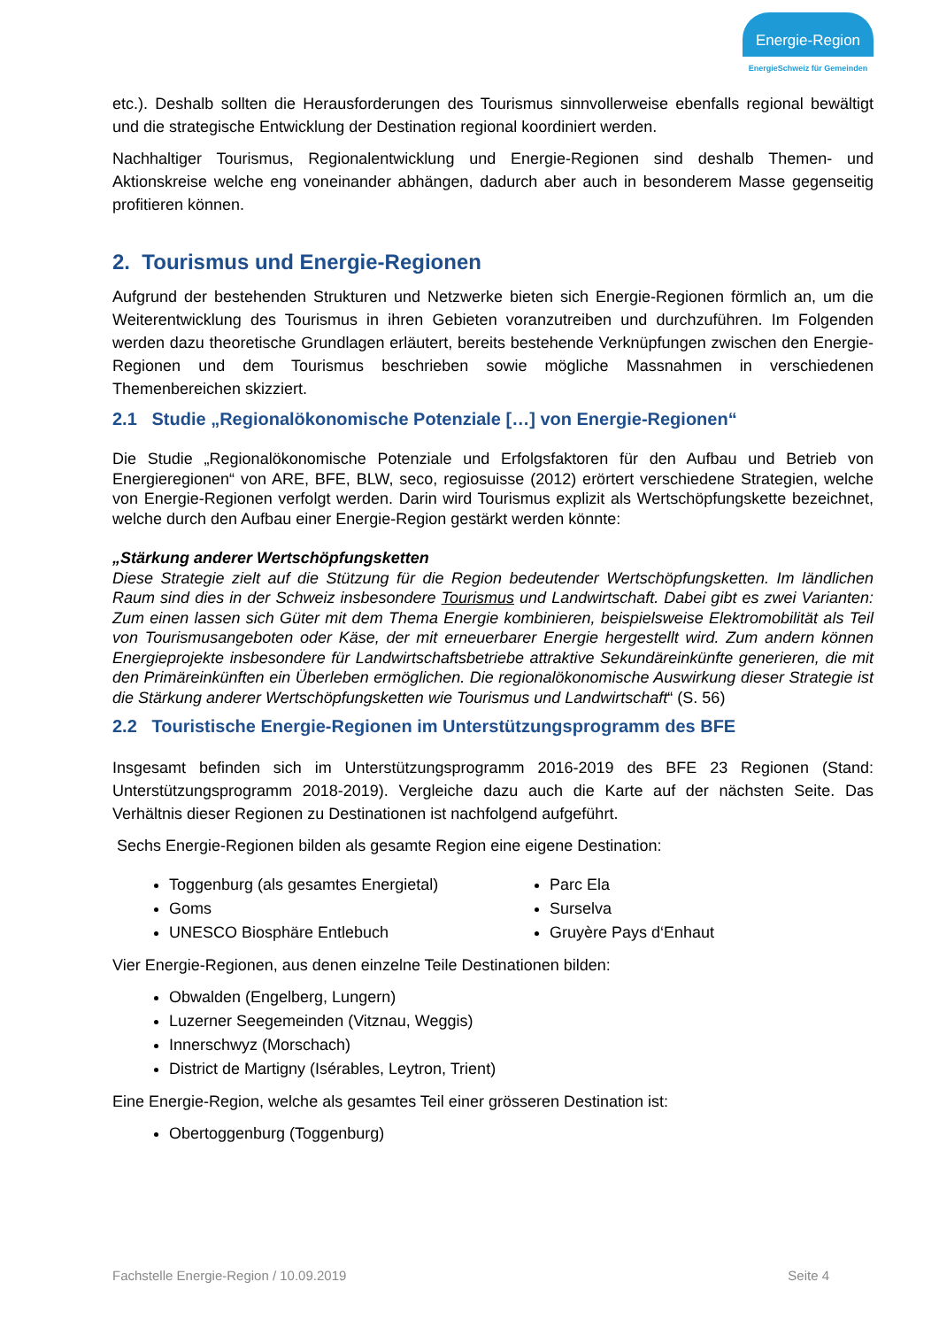Energie-Region
EnergieSchweiz für Gemeinden
etc.). Deshalb sollten die Herausforderungen des Tourismus sinnvollerweise ebenfalls regional bewältigt und die strategische Entwicklung der Destination regional koordiniert werden.
Nachhaltiger Tourismus, Regionalentwicklung und Energie-Regionen sind deshalb Themen- und Aktionskreise welche eng voneinander abhängen, dadurch aber auch in besonderem Masse gegenseitig profitieren können.
2. Tourismus und Energie-Regionen
Aufgrund der bestehenden Strukturen und Netzwerke bieten sich Energie-Regionen förmlich an, um die Weiterentwicklung des Tourismus in ihren Gebieten voranzutreiben und durchzuführen. Im Folgenden werden dazu theoretische Grundlagen erläutert, bereits bestehende Verknüpfungen zwischen den Energie-Regionen und dem Tourismus beschrieben sowie mögliche Massnahmen in verschiedenen Themenbereichen skizziert.
2.1 Studie „Regionalökonomische Potenziale […] von Energie-Regionen“
Die Studie „Regionalökonomische Potenziale und Erfolgsfaktoren für den Aufbau und Betrieb von Energieregionen“ von ARE, BFE, BLW, seco, regiosuisse (2012) erörtert verschiedene Strategien, welche von Energie-Regionen verfolgt werden. Darin wird Tourismus explizit als Wertschöpfungskette bezeichnet, welche durch den Aufbau einer Energie-Region gestärkt werden könnte:
„Stärkung anderer Wertschöpfungsketten
Diese Strategie zielt auf die Stützung für die Region bedeutender Wertschöpfungsketten. Im ländlichen Raum sind dies in der Schweiz insbesondere Tourismus und Landwirtschaft. Dabei gibt es zwei Varianten: Zum einen lassen sich Güter mit dem Thema Energie kombinieren, beispielsweise Elektromobilität als Teil von Tourismusangeboten oder Käse, der mit erneuerbarer Energie hergestellt wird. Zum andern können Energieprojekte insbesondere für Landwirtschaftsbetriebe attraktive Sekundäreinkünfte generieren, die mit den Primäreinkünften ein Überleben ermöglichen. Die regionalökonomische Auswirkung dieser Strategie ist die Stärkung anderer Wertschöpfungsketten wie Tourismus und Landwirtschaft“ (S. 56)
2.2 Touristische Energie-Regionen im Unterstützungsprogramm des BFE
Insgesamt befinden sich im Unterstützungsprogramm 2016-2019 des BFE 23 Regionen (Stand: Unterstützungsprogramm 2018-2019). Vergleiche dazu auch die Karte auf der nächsten Seite. Das Verhältnis dieser Regionen zu Destinationen ist nachfolgend aufgeführt.
Sechs Energie-Regionen bilden als gesamte Region eine eigene Destination:
Toggenburg (als gesamtes Energietal)
Goms
UNESCO Biosphäre Entlebuch
Parc Ela
Surselva
Gruyère Pays d‘Enhaut
Vier Energie-Regionen, aus denen einzelne Teile Destinationen bilden:
Obwalden (Engelberg, Lungern)
Luzerner Seegemeinden (Vitznau, Weggis)
Innerschwyz (Morschach)
District de Martigny (Isérables, Leytron, Trient)
Eine Energie-Region, welche als gesamtes Teil einer grösseren Destination ist:
Obertoggenburg (Toggenburg)
Fachstelle Energie-Region / 10.09.2019 Seite 4